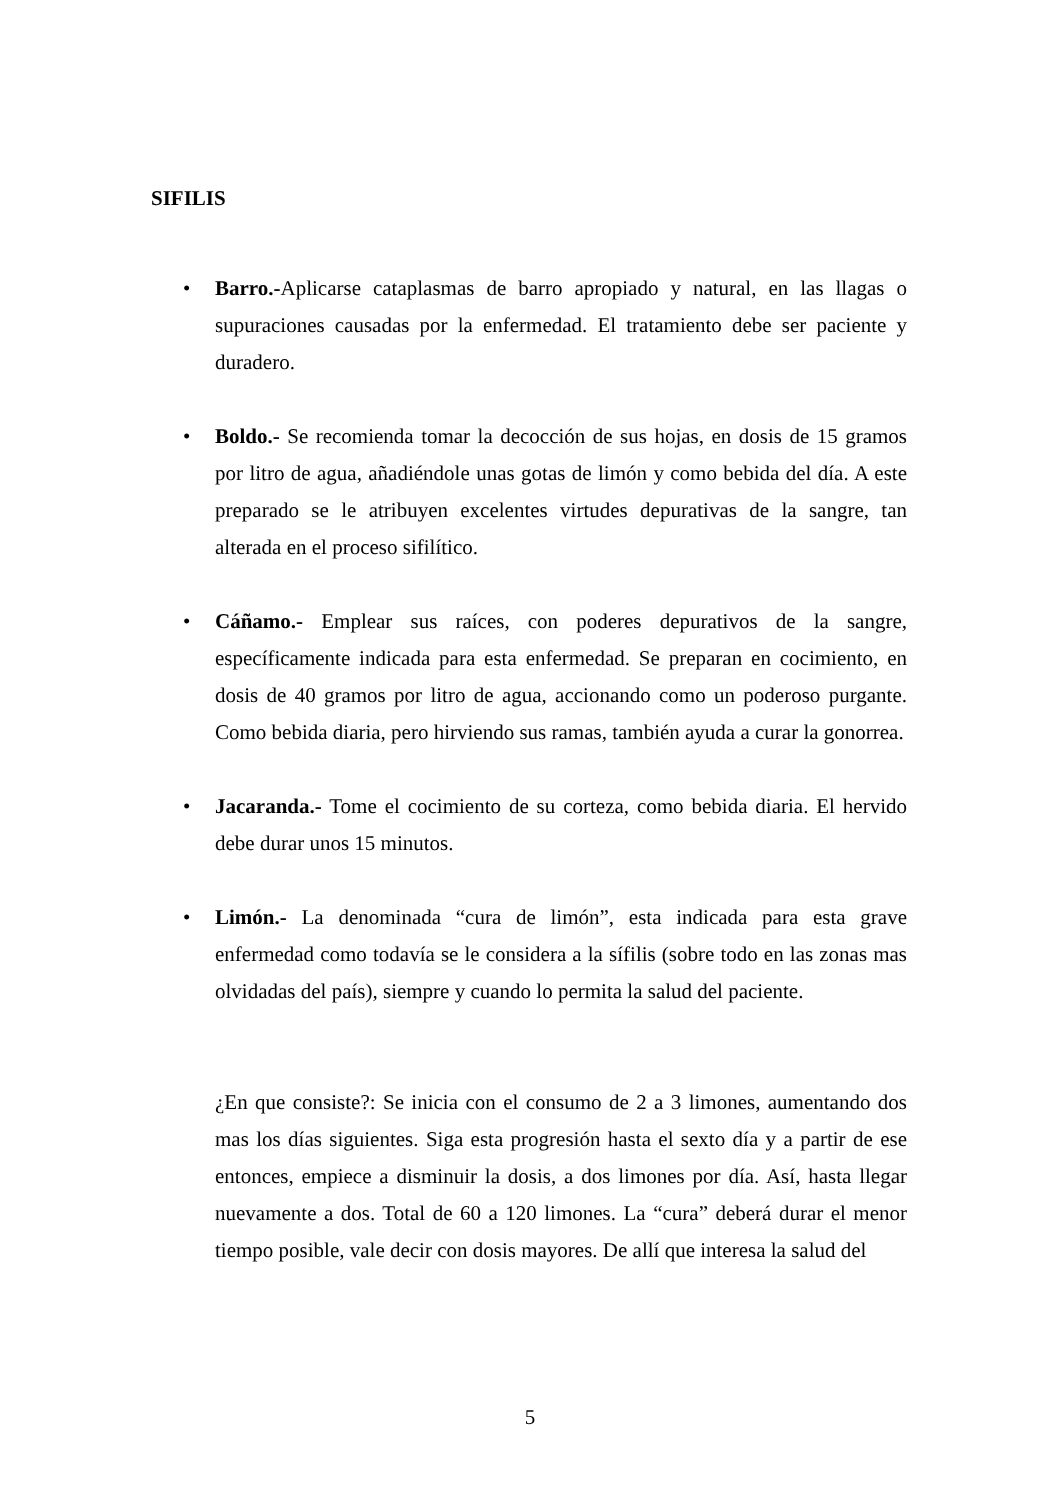SIFILIS
•
Barro.-Aplicarse cataplasmas de barro apropiado y natural, en las llagas o supuraciones causadas por la enfermedad. El tratamiento debe ser paciente y duradero.
•
Boldo.- Se recomienda tomar la decocción de sus hojas, en dosis de 15 gramos por litro de agua, añadiéndole unas gotas de limón y como bebida del día. A este preparado se le atribuyen excelentes virtudes depurativas de la sangre, tan alterada en el proceso sifilítico.
•
Cáñamo.- Emplear sus raíces, con poderes depurativos de la sangre, específicamente indicada para esta enfermedad. Se preparan en cocimiento, en dosis de 40 gramos por litro de agua, accionando como un poderoso purgante. Como bebida diaria, pero hirviendo sus ramas, también ayuda a curar la gonorrea.
•
Jacaranda.- Tome el cocimiento de su corteza, como bebida diaria. El hervido debe durar unos 15 minutos.
•
Limón.- La denominada “cura de limón”, esta indicada para esta grave enfermedad como todavía se le considera a la sífilis (sobre todo en las zonas mas olvidadas del país), siempre y cuando lo permita la salud del paciente.
¿En que consiste?: Se inicia con el consumo de 2 a 3 limones, aumentando dos mas los días siguientes. Siga esta progresión hasta el sexto día y a partir de ese entonces, empiece a disminuir la dosis, a dos limones por día. Así, hasta llegar nuevamente a dos. Total de 60 a 120 limones. La “cura” deberá durar el menor tiempo posible, vale decir con dosis mayores. De allí que interesa la salud del
5